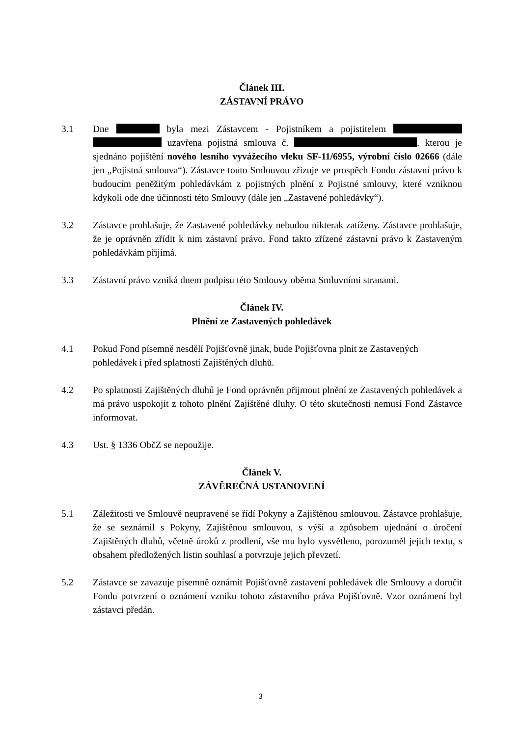Článek III.
ZÁSTAVNÍ PRÁVO
3.1 Dne byla mezi Zástavcem - Pojistníkem a pojistitelem uzavřena pojistná smlouva č. , kterou je sjednáno pojištění nového lesního vyvážecího vleku SF-11/6955, výrobní číslo 02666 (dále jen „Pojistná smlouva“). Zástavce touto Smlouvou zřizuje ve prospěch Fondu zástavní právo k budoucím peněžitým pohledávkám z pojistných plnění z Pojistné smlouvy, které vzniknou kdykoli ode dne účinnosti této Smlouvy (dále jen „Zastavené pohledávky“).
3.2 Zástavce prohlašuje, že Zastavené pohledávky nebudou nikterak zatíženy. Zástavce prohlašuje, že je oprávněn zřídit k nim zástavní právo. Fond takto zřízené zástavní právo k Zastaveným pohledávkám přijímá.
3.3 Zástavní právo vzniká dnem podpisu této Smlouvy oběma Smluvními stranami.
Článek IV.
Plnění ze Zastavených pohledávek
4.1 Pokud Fond písemně nesdělí Pojišťovně jinak, bude Pojišťovna plnit ze Zastavených pohledávek i před splatností Zajištěných dluhů.
4.2 Po splatnosti Zajištěných dluhů je Fond oprávněn přijmout plnění ze Zastavených pohledávek a má právo uspokojit z tohoto plnění Zajištěné dluhy. O této skutečnosti nemusí Fond Zástavce informovat.
4.3 Ust. § 1336 ObčZ se nepoužije.
Článek V.
ZÁVĚREČNÁ USTANOVENÍ
5.1 Záležitosti ve Smlouvě neupravené se řídí Pokyny a Zajištěnou smlouvou. Zástavce prohlašuje, že se seznámil s Pokyny, Zajištěnou smlouvou, s výší a způsobem ujednání o úročení Zajištěných dluhů, včetně úroků z prodlení, vše mu bylo vysvětleno, porozuměl jejich textu, s obsahem předložených listin souhlasí a potvrzuje jejich převzetí.
5.2 Zástavce se zavazuje písemně oznámit Pojišťovně zastavení pohledávek dle Smlouvy a doručit Fondu potvrzení o oznámení vzniku tohoto zástavního práva Pojišťovně. Vzor oznámení byl zástavci předán.
3